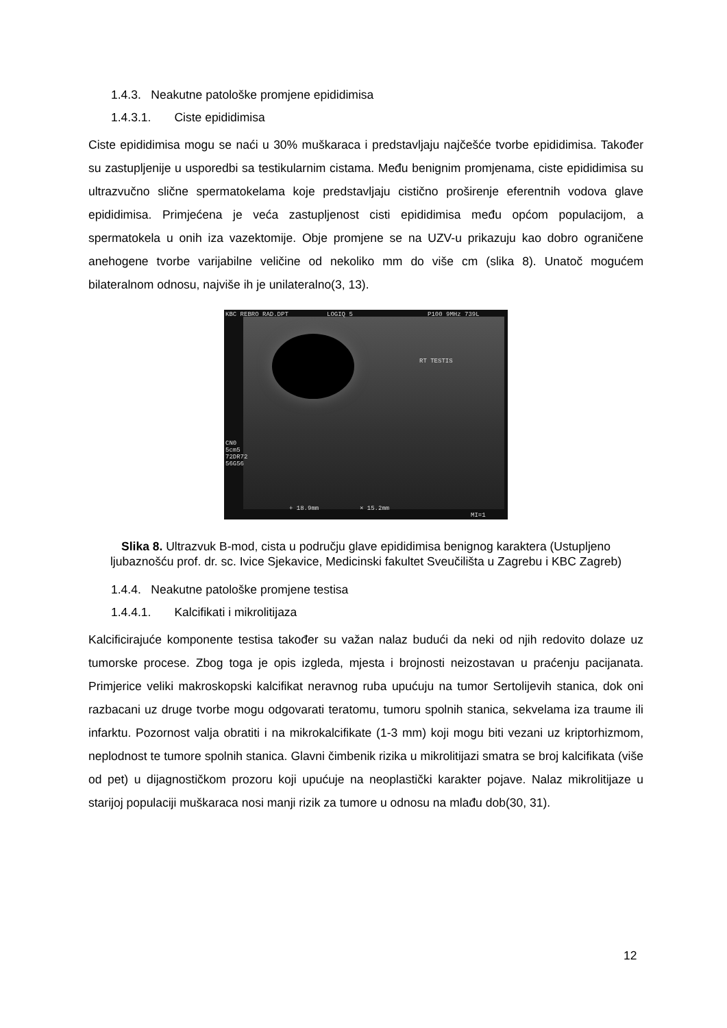1.4.3. Neakutne patološke promjene epididimisa
1.4.3.1. Ciste epididimisa
Ciste epididimisa mogu se naći u 30% muškaraca i predstavljaju najčešće tvorbe epididimisa. Također su zastupljenije u usporedbi sa testikularnim cistama. Među benignim promjenama, ciste epididimisa su ultrazvučno slične spermatokelama koje predstavljaju cistično proširenje eferentnih vodova glave epididimisa. Primjećena je veća zastupljenost cisti epididimisa među općom populacijom, a spermatokela u onih iza vazektomije. Obje promjene se na UZV-u prikazuju kao dobro ograničene anehogene tvorbe varijabilne veličine od nekoliko mm do više cm (slika 8). Unatoč mogućem bilateralnom odnosu, najviše ih je unilateralno(3, 13).
KBC REBRO RAD.DPT LOGIQ 5 P100 9MHz 739L
RT TESTIS
CN0
5cm5
72DR72
56G56
+ 18.9mm × 15.2mm
MI=1
Slika 8. Ultrazvuk B-mod, cista u području glave epididimisa benignog karaktera (Ustupljeno ljubaznošću prof. dr. sc. Ivice Sjekavice, Medicinski fakultet Sveučilišta u Zagrebu i KBC Zagreb)
1.4.4. Neakutne patološke promjene testisa
1.4.4.1. Kalcifikati i mikrolitijaza
Kalcificirajuće komponente testisa također su važan nalaz budući da neki od njih redovito dolaze uz tumorske procese. Zbog toga je opis izgleda, mjesta i brojnosti neizostavan u praćenju pacijanata. Primjerice veliki makroskopski kalcifikat neravnog ruba upućuju na tumor Sertolijevih stanica, dok oni razbacani uz druge tvorbe mogu odgovarati teratomu, tumoru spolnih stanica, sekvelama iza traume ili infarktu. Pozornost valja obratiti i na mikrokalcifikate (1-3 mm) koji mogu biti vezani uz kriptorhizmom, neplodnost te tumore spolnih stanica. Glavni čimbenik rizika u mikrolitijazi smatra se broj kalcifikata (više od pet) u dijagnostičkom prozoru koji upućuje na neoplastički karakter pojave. Nalaz mikrolitijaze u starijoj populaciji muškaraca nosi manji rizik za tumore u odnosu na mlađu dob(30, 31).
12